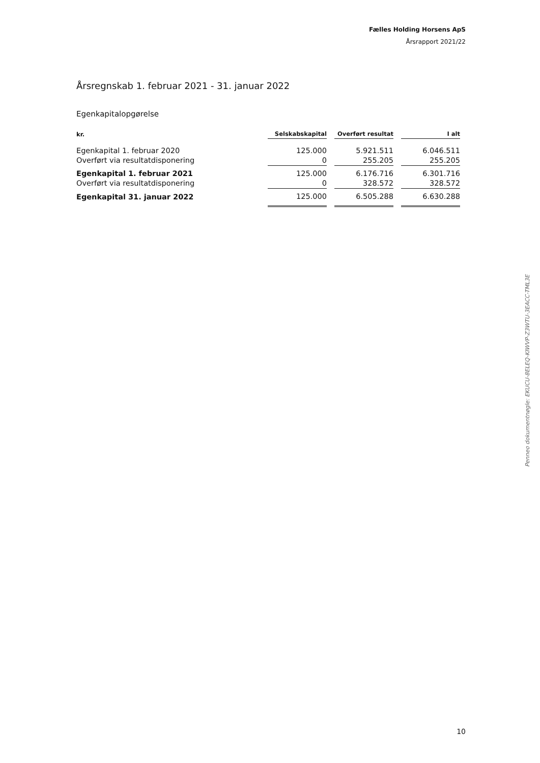Fælles Holding Horsens ApS
Årsrapport 2021/22
Årsregnskab 1. februar 2021 - 31. januar 2022
Egenkapitalopgørelse
| kr. | Selskabskapital | | Overført resultat | | I alt |
| --- | --- | --- | --- | --- | --- |
| Egenkapital 1. februar 2020 | 125.000 | | 5.921.511 | | 6.046.511 |
| Overført via resultatdisponering | 0 | | 255.205 | | 255.205 |
| Egenkapital 1. februar 2021 | 125.000 | | 6.176.716 | | 6.301.716 |
| Overført via resultatdisponering | 0 | | 328.572 | | 328.572 |
| Egenkapital 31. januar 2022 | 125.000 | | 6.505.288 | | 6.630.288 |
Penneo dokumentnøgle: EKUCU-8ELEQ-KIWVP-Z3WTU-3EACC-TML3E
10